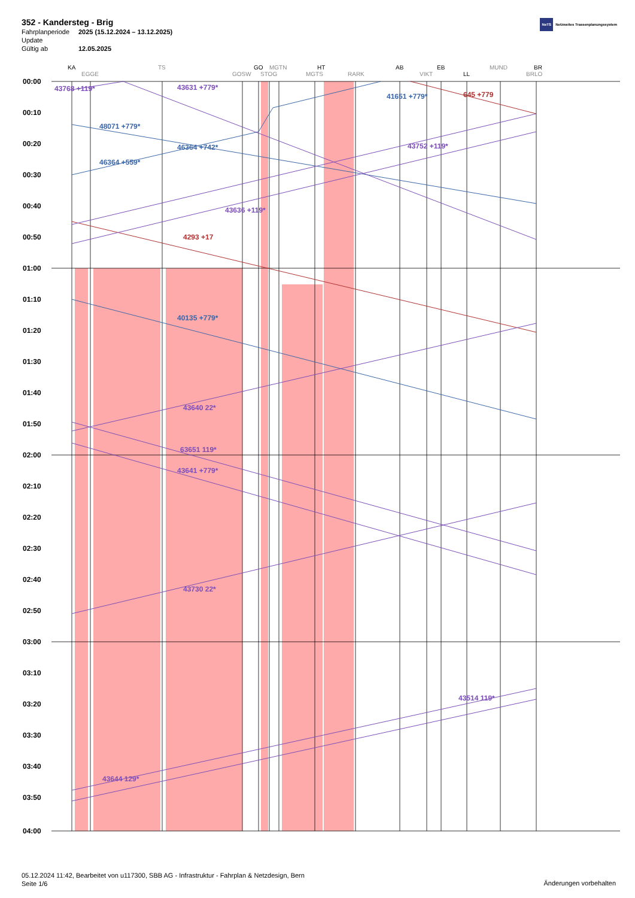352 - Kandersteg - Brig
Fahrplanperiode 2025 (15.12.2024 – 13.12.2025)
Update
Gültig ab 12.05.2025
NeTS
Netzweites Trassenplanungssystem
00:00
00:10
00:20
00:30
00:40
00:50
01:00
01:10
01:20
01:30
01:40
01:50
02:00
02:10
02:20
02:30
02:40
02:50
03:00
03:10
03:20
03:30
03:40
03:50
04:00
KA
EGGE
TS
GOSW
GO
STOG
MGTN
MGTS
HT
RARK
AB
VIKT
EB
LL
MUND
BR
BRLO
43768 +119*
43631 +779*
41651 +779*
645 +779
48071 +779*
46364 +742*
46364 +559*
43752 +119*
43636 +119*
4293 +17
40135 +779*
43640 22*
63651 119*
43641 +779*
43730 22*
43514 119*
43644 129*
05.12.2024 11:42, Bearbeitet von u117300, SBB AG - Infrastruktur - Fahrplan & Netzdesign, Bern
Seite 1/6
Änderungen vorbehalten